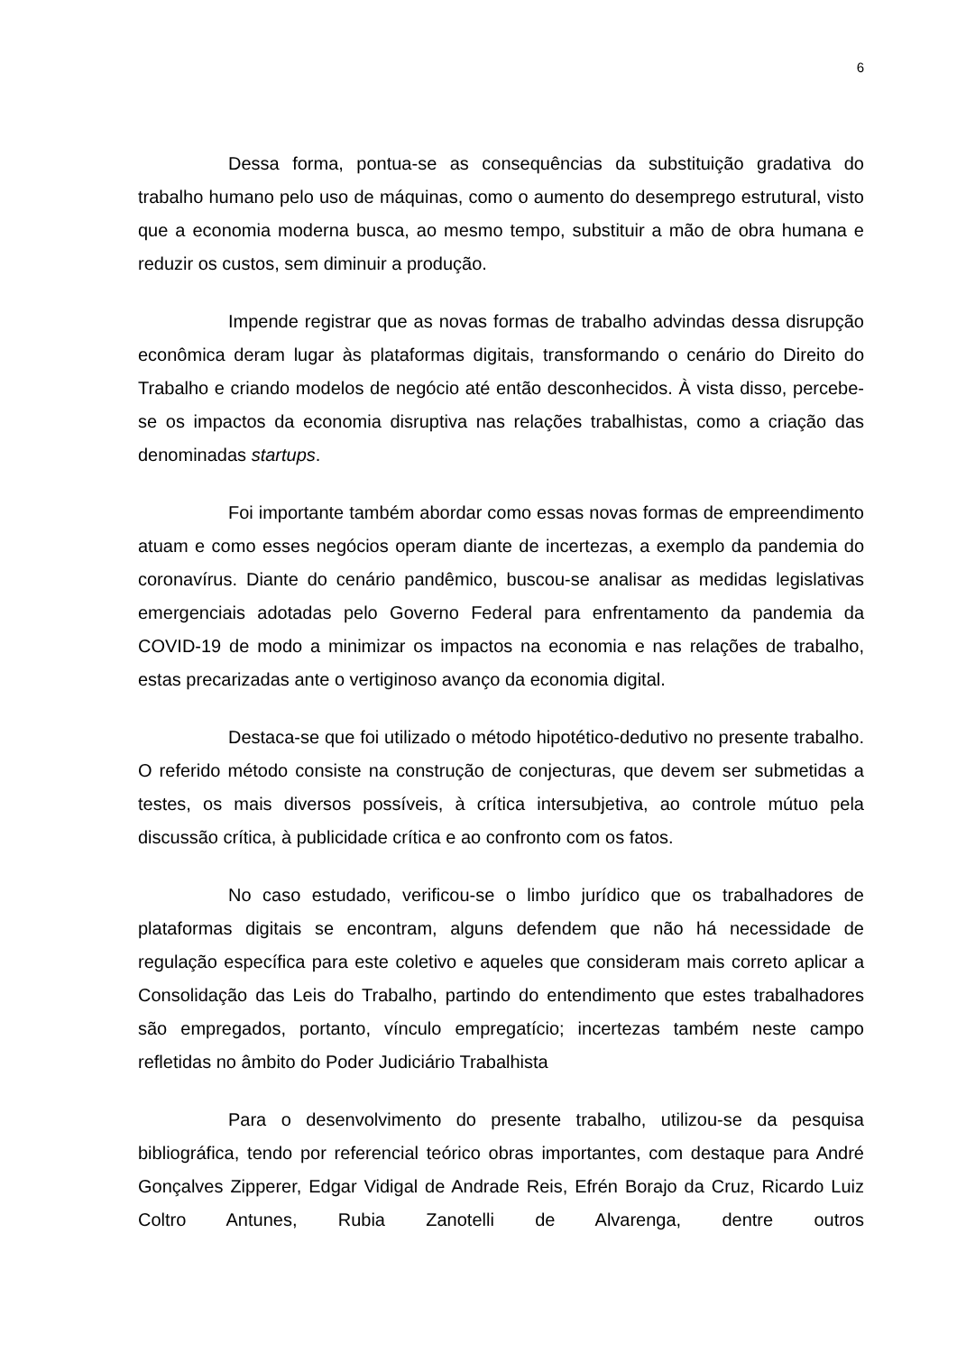6
Dessa forma, pontua-se as consequências da substituição gradativa do trabalho humano pelo uso de máquinas, como o aumento do desemprego estrutural, visto que a economia moderna busca, ao mesmo tempo, substituir a mão de obra humana e reduzir os custos, sem diminuir a produção.
Impende registrar que as novas formas de trabalho advindas dessa disrupção econômica deram lugar às plataformas digitais, transformando o cenário do Direito do Trabalho e criando modelos de negócio até então desconhecidos. À vista disso, percebe-se os impactos da economia disruptiva nas relações trabalhistas, como a criação das denominadas startups.
Foi importante também abordar como essas novas formas de empreendimento atuam e como esses negócios operam diante de incertezas, a exemplo da pandemia do coronavírus. Diante do cenário pandêmico, buscou-se analisar as medidas legislativas emergenciais adotadas pelo Governo Federal para enfrentamento da pandemia da COVID-19 de modo a minimizar os impactos na economia e nas relações de trabalho, estas precarizadas ante o vertiginoso avanço da economia digital.
Destaca-se que foi utilizado o método hipotético-dedutivo no presente trabalho. O referido método consiste na construção de conjecturas, que devem ser submetidas a testes, os mais diversos possíveis, à crítica intersubjetiva, ao controle mútuo pela discussão crítica, à publicidade crítica e ao confronto com os fatos.
No caso estudado, verificou-se o limbo jurídico que os trabalhadores de plataformas digitais se encontram, alguns defendem que não há necessidade de regulação específica para este coletivo e aqueles que consideram mais correto aplicar a Consolidação das Leis do Trabalho, partindo do entendimento que estes trabalhadores são empregados, portanto, vínculo empregatício; incertezas também neste campo refletidas no âmbito do Poder Judiciário Trabalhista
Para o desenvolvimento do presente trabalho, utilizou-se da pesquisa bibliográfica, tendo por referencial teórico obras importantes, com destaque para André Gonçalves Zipperer, Edgar Vidigal de Andrade Reis, Efrén Borajo da Cruz, Ricardo Luiz Coltro Antunes, Rubia Zanotelli de Alvarenga, dentre outros